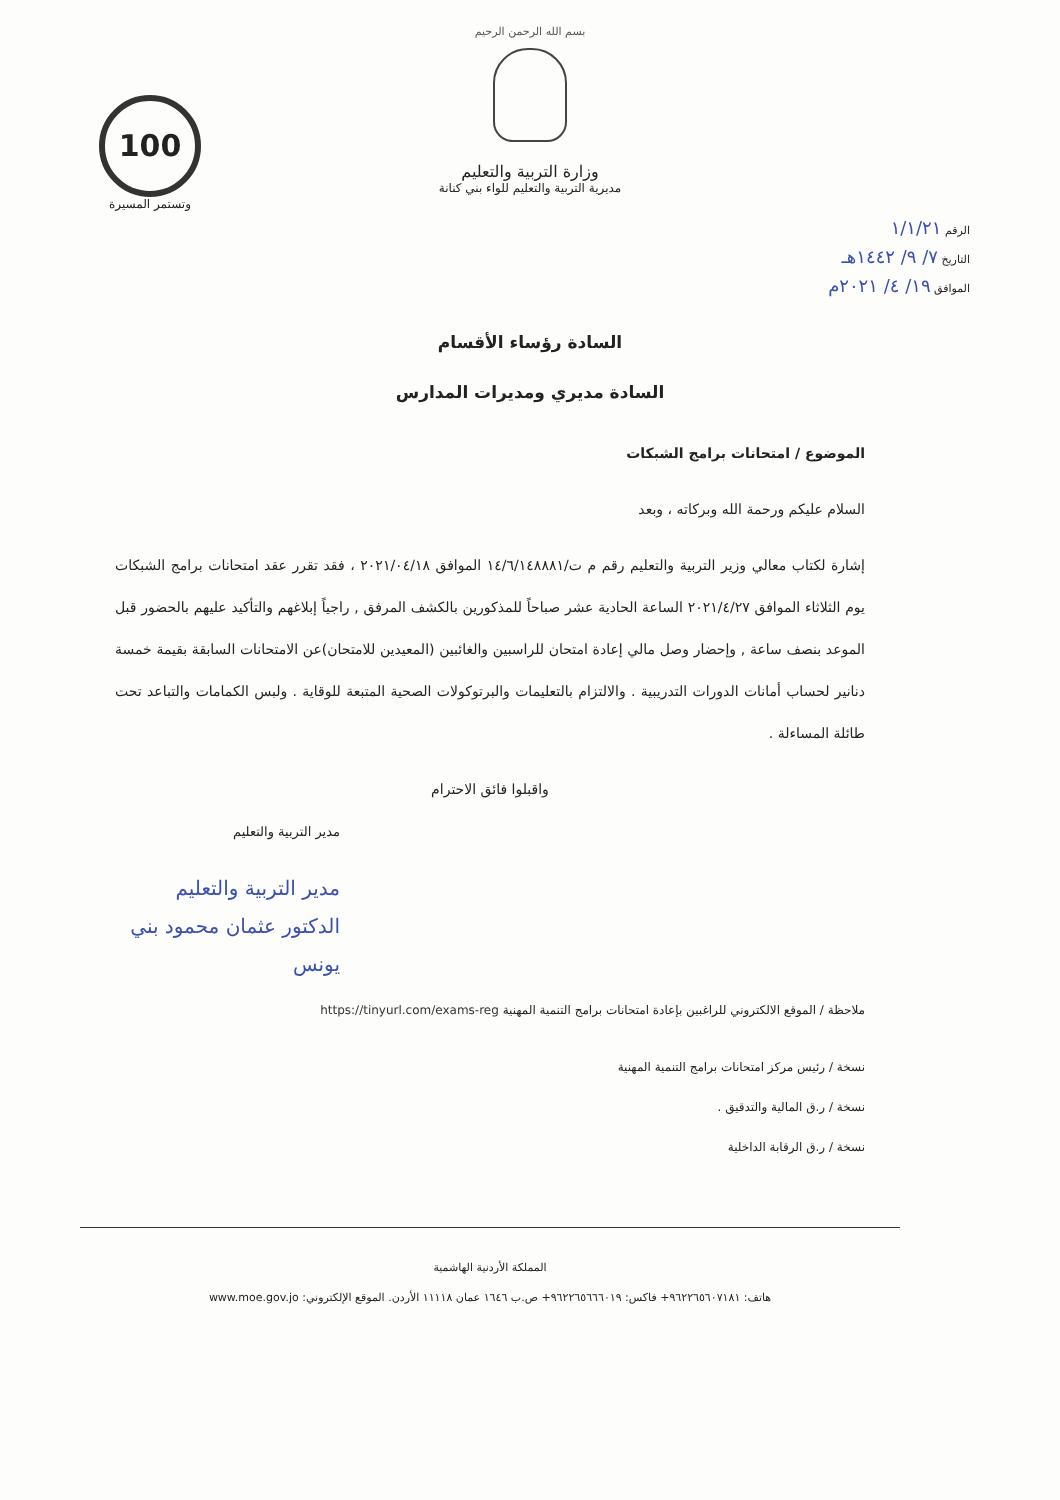بسم الله الرحمن الرحيم
وزارة التربية والتعليم
مديرية التربية والتعليم للواء بني كنانة
الرقم ١/١/٢١
التاريخ ٧/ ٩/ ١٤٤٢هـ
الموافق ١٩/ ٤/ ٢٠٢١م
100
وتستمر المسيرة
السادة رؤساء الأقسام
السادة مديري ومديرات المدارس
الموضوع / امتحانات برامج الشبكات
السلام عليكم ورحمة الله وبركاته ، وبعد
إشارة لكتاب معالي وزير التربية والتعليم رقم م ت/١٤/٦/١٤٨٨٨١ الموافق ٢٠٢١/٠٤/١٨ ، فقد تقرر عقد امتحانات برامج الشبكات يوم الثلاثاء الموافق ٢٠٢١/٤/٢٧ الساعة الحادية عشر صباحاً للمذكورين بالكشف المرفق , راجياً إبلاغهم والتأكيد عليهم بالحضور قبل الموعد بنصف ساعة , وإحضار وصل مالي إعادة امتحان للراسبين والغائبين (المعيدين للامتحان)عن الامتحانات السابقة بقيمة خمسة دنانير لحساب أمانات الدورات التدريبية . والالتزام بالتعليمات والبرتوكولات الصحية المتبعة للوقاية . ولبس الكمامات والتباعد تحت طائلة المساءلة .
واقبلوا فائق الاحترام
مدير التربية والتعليم
مدير التربية والتعليم
الدكتور عثمان محمود بني يونس
ملاحظة / الموقع الالكتروني للراغبين بإعادة امتحانات برامج التنمية المهنية https://tinyurl.com/exams-reg
نسخة / رئيس مركز امتحانات برامج التنمية المهنية
نسخة / ر.ق المالية والتدقيق .
نسخة / ر.ق الرقابة الداخلية
المملكة الأردنية الهاشمية
هاتف: ٩٦٢٢٦٥٦٠٧١٨١+ فاكس: ٩٦٢٢٦٥٦٦٦٠١٩+ ص.ب ١٦٤٦ عمان ١١١١٨ الأردن. الموقع الإلكتروني: www.moe.gov.jo